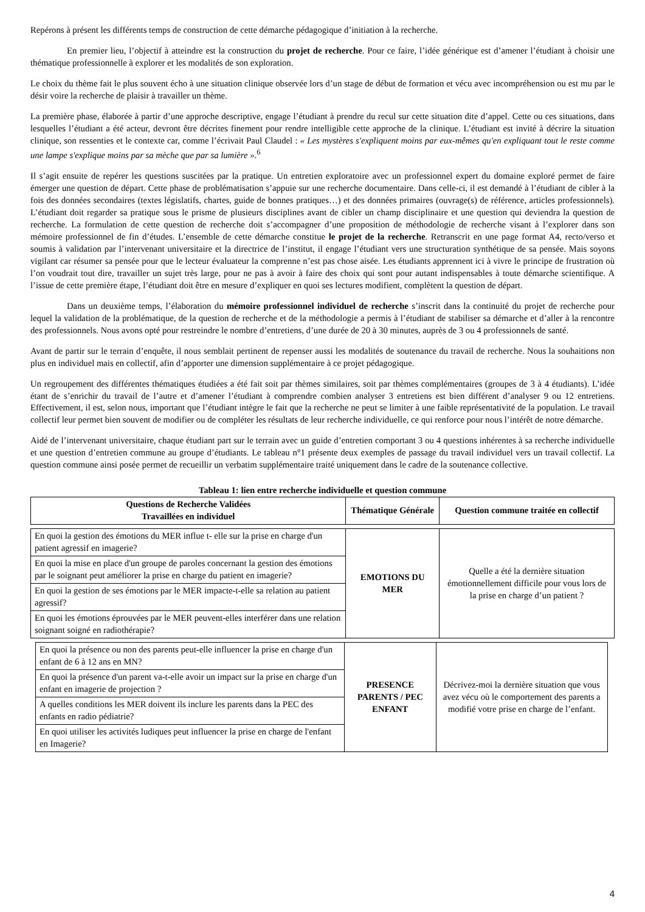Repérons à présent les différents temps de construction de cette démarche pédagogique d’initiation à la recherche.
En premier lieu, l’objectif à atteindre est la construction du projet de recherche. Pour ce faire, l’idée générique est d’amener l’étudiant à choisir une thématique professionnelle à explorer et les modalités de son exploration.
Le choix du thème fait le plus souvent écho à une situation clinique observée lors d’un stage de début de formation et vécu avec incompréhension ou est mu par le désir voire la recherche de plaisir à travailler un thème.
La première phase, élaborée à partir d’une approche descriptive, engage l’étudiant à prendre du recul sur cette situation dite d’appel. Cette ou ces situations, dans lesquelles l’étudiant a été acteur, devront être décrites finement pour rendre intelligible cette approche de la clinique. L’étudiant est invité à décrire la situation clinique, son ressenties et le contexte car, comme l’écrivait Paul Claudel : « Les mystères s'expliquent moins par eux-mêmes qu'en expliquant tout le reste comme une lampe s'explique moins par sa mèche que par sa lumière ».<sup>6</sup>
Il s’agit ensuite de repérer les questions suscitées par la pratique. Un entretien exploratoire avec un professionnel expert du domaine exploré permet de faire émerger une question de départ. Cette phase de problématisation s’appuie sur une recherche documentaire. Dans celle-ci, il est demandé à l’étudiant de cibler à la fois des données secondaires (textes législatifs, chartes, guide de bonnes pratiques…) et des données primaires (ouvrage(s) de référence, articles professionnels). L’étudiant doit regarder sa pratique sous le prisme de plusieurs disciplines avant de cibler un champ disciplinaire et une question qui deviendra la question de recherche. La formulation de cette question de recherche doit s’accompagner d’une proposition de méthodologie de recherche visant à l’explorer dans son mémoire professionnel de fin d’études. L’ensemble de cette démarche constitue le projet de la recherche. Retranscrit en une page format A4, recto/verso et soumis à validation par l’intervenant universitaire et la directrice de l’institut, il engage l’étudiant vers une structuration synthétique de sa pensée. Mais soyons vigilant car résumer sa pensée pour que le lecteur évaluateur la comprenne n’est pas chose aisée. Les étudiants apprennent ici à vivre le principe de frustration où l’on voudrait tout dire, travailler un sujet très large, pour ne pas à avoir à faire des choix qui sont pour autant indispensables à toute démarche scientifique. A l’issue de cette première étape, l’étudiant doit être en mesure d’expliquer en quoi ses lectures modifient, complètent la question de départ.
Dans un deuxième temps, l’élaboration du mémoire professionnel individuel de recherche s’inscrit dans la continuité du projet de recherche pour lequel la validation de la problématique, de la question de recherche et de la méthodologie a permis à l’étudiant de stabiliser sa démarche et d’aller à la rencontre des professionnels. Nous avons opté pour restreindre le nombre d’entretiens, d’une durée de 20 à 30 minutes, auprès de 3 ou 4 professionnels de santé.
Avant de partir sur le terrain d’enquête, il nous semblait pertinent de repenser aussi les modalités de soutenance du travail de recherche. Nous la souhaitions non plus en individuel mais en collectif, afin d’apporter une dimension supplémentaire à ce projet pédagogique.
Un regroupement des différentes thématiques étudiées a été fait soit par thèmes similaires, soit par thèmes complémentaires (groupes de 3 à 4 étudiants). L’idée étant de s’enrichir du travail de l’autre et d’amener l’étudiant à comprendre combien analyser 3 entretiens est bien différent d’analyser 9 ou 12 entretiens. Effectivement, il est, selon nous, important que l’étudiant intègre le fait que la recherche ne peut se limiter à une faible représentativité de la population. Le travail collectif leur permet bien souvent de modifier ou de compléter les résultats de leur recherche individuelle, ce qui renforce pour nous l’intérêt de notre démarche.
Aidé de l’intervenant universitaire, chaque étudiant part sur le terrain avec un guide d’entretien comportant 3 ou 4 questions inhérentes à sa recherche individuelle et une question d’entretien commune au groupe d’étudiants. Le tableau n°1 présente deux exemples de passage du travail individuel vers un travail collectif. La question commune ainsi posée permet de recueillir un verbatim supplémentaire traité uniquement dans le cadre de la soutenance collective.
Tableau 1: lien entre recherche individuelle et question commune
| Questions de Recherche Validées Travaillées en individuel | Thématique Générale | Question commune traitée en collectif |
| --- | --- | --- |
| En quoi la gestion des émotions du MER influe t- elle sur la prise en charge d'un patient agressif en imagerie? | EMOTIONS DU MER | Quelle a été la dernière situation émotionnellement difficile pour vous lors de la prise en charge d’un patient ? |
| En quoi la mise en place d'un groupe de paroles concernant la gestion des émotions par le soignant peut améliorer la prise en charge du patient en imagerie? | | |
| En quoi la gestion de ses émotions par le MER impacte-t-elle sa relation au patient agressif? | | |
| En quoi les émotions éprouvées par le MER peuvent-elles interférer dans une relation soignant soigné en radiothérapie? | | |
| En quoi la présence ou non des parents peut-elle influencer la prise en charge d'un enfant de 6 à 12 ans en MN? | PRESENCE PARENTS / PEC ENFANT | Décrivez-moi la dernière situation que vous avez vécu où le comportement des parents a modifié votre prise en charge de l’enfant. |
| En quoi la présence d'un parent va-t-elle avoir un impact sur la prise en charge d'un enfant en imagerie de projection ? | | |
| A quelles conditions les MER doivent ils inclure les parents dans la PEC des enfants en radio pédiatrie? | | |
| En quoi utiliser les activités ludiques peut influencer la prise en charge de l'enfant en Imagerie? | | |
4